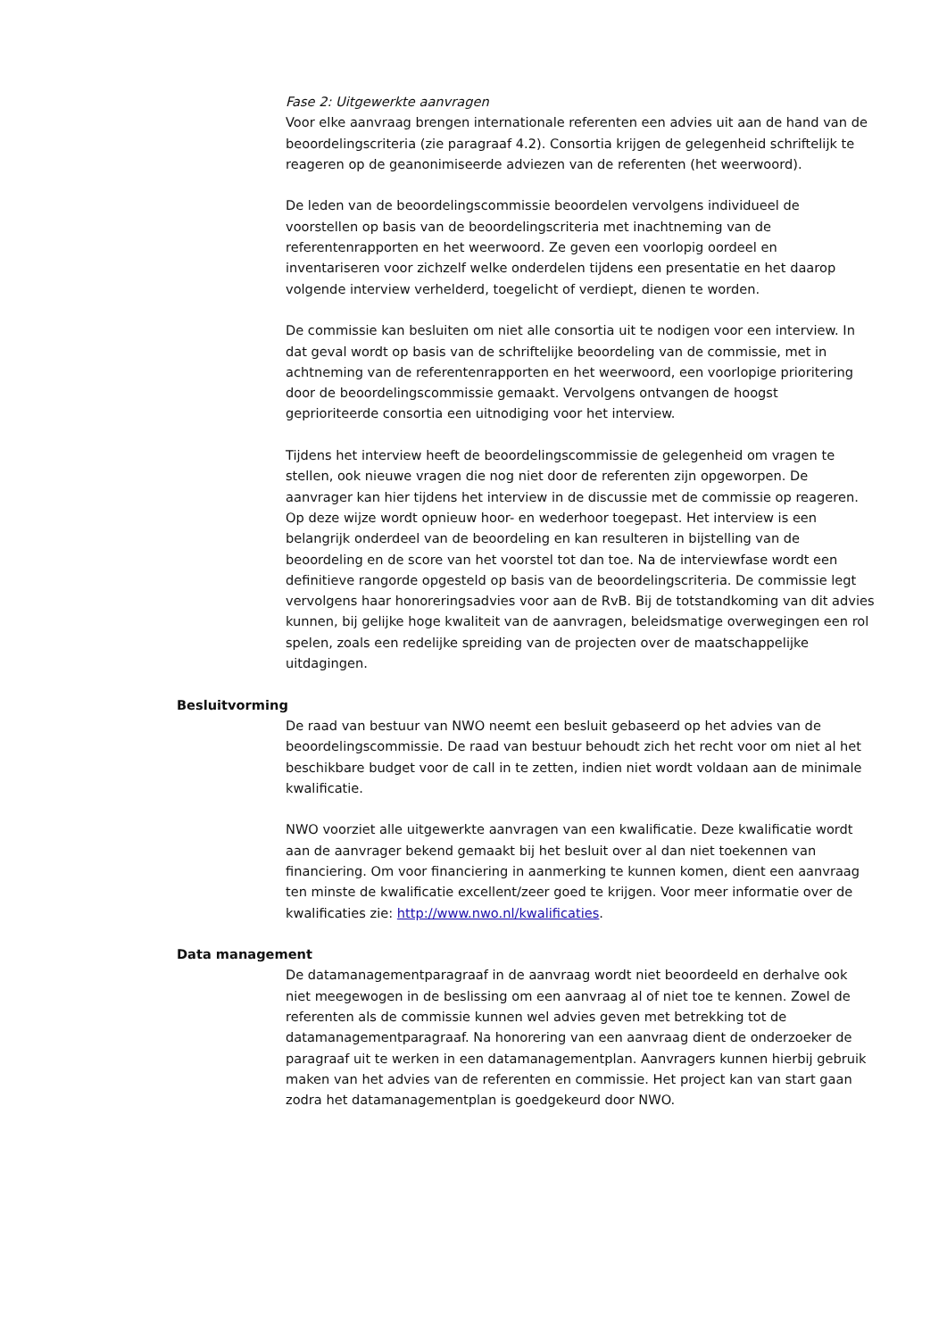Fase 2: Uitgewerkte aanvragen
Voor elke aanvraag brengen internationale referenten een advies uit aan de hand van de beoordelingscriteria (zie paragraaf 4.2). Consortia krijgen de gelegenheid schriftelijk te reageren op de geanonimiseerde adviezen van de referenten (het weerwoord).
De leden van de beoordelingscommissie beoordelen vervolgens individueel de voorstellen op basis van de beoordelingscriteria met inachtneming van de referentenrapporten en het weerwoord. Ze geven een voorlopig oordeel en inventariseren voor zichzelf welke onderdelen tijdens een presentatie en het daarop volgende interview verhelderd, toegelicht of verdiept, dienen te worden.
De commissie kan besluiten om niet alle consortia uit te nodigen voor een interview. In dat geval wordt op basis van de schriftelijke beoordeling van de commissie, met in achtneming van de referentenrapporten en het weerwoord, een voorlopige prioritering door de beoordelingscommissie gemaakt. Vervolgens ontvangen de hoogst geprioriteerde consortia een uitnodiging voor het interview.
Tijdens het interview heeft de beoordelingscommissie de gelegenheid om vragen te stellen, ook nieuwe vragen die nog niet door de referenten zijn opgeworpen. De aanvrager kan hier tijdens het interview in de discussie met de commissie op reageren. Op deze wijze wordt opnieuw hoor- en wederhoor toegepast. Het interview is een belangrijk onderdeel van de beoordeling en kan resulteren in bijstelling van de beoordeling en de score van het voorstel tot dan toe. Na de interviewfase wordt een definitieve rangorde opgesteld op basis van de beoordelingscriteria. De commissie legt vervolgens haar honoreringsadvies voor aan de RvB. Bij de totstandkoming van dit advies kunnen, bij gelijke hoge kwaliteit van de aanvragen, beleidsmatige overwegingen een rol spelen, zoals een redelijke spreiding van de projecten over de maatschappelijke uitdagingen.
Besluitvorming
De raad van bestuur van NWO neemt een besluit gebaseerd op het advies van de beoordelingscommissie. De raad van bestuur behoudt zich het recht voor om niet al het beschikbare budget voor de call in te zetten, indien niet wordt voldaan aan de minimale kwalificatie.
NWO voorziet alle uitgewerkte aanvragen van een kwalificatie. Deze kwalificatie wordt aan de aanvrager bekend gemaakt bij het besluit over al dan niet toekennen van financiering. Om voor financiering in aanmerking te kunnen komen, dient een aanvraag ten minste de kwalificatie excellent/zeer goed te krijgen. Voor meer informatie over de kwalificaties zie: http://www.nwo.nl/kwalificaties.
Data management
De datamanagementparagraaf in de aanvraag wordt niet beoordeeld en derhalve ook niet meegewogen in de beslissing om een aanvraag al of niet toe te kennen. Zowel de referenten als de commissie kunnen wel advies geven met betrekking tot de datamanagementparagraaf. Na honorering van een aanvraag dient de onderzoeker de paragraaf uit te werken in een datamanagementplan. Aanvragers kunnen hierbij gebruik maken van het advies van de referenten en commissie. Het project kan van start gaan zodra het datamanagementplan is goedgekeurd door NWO.